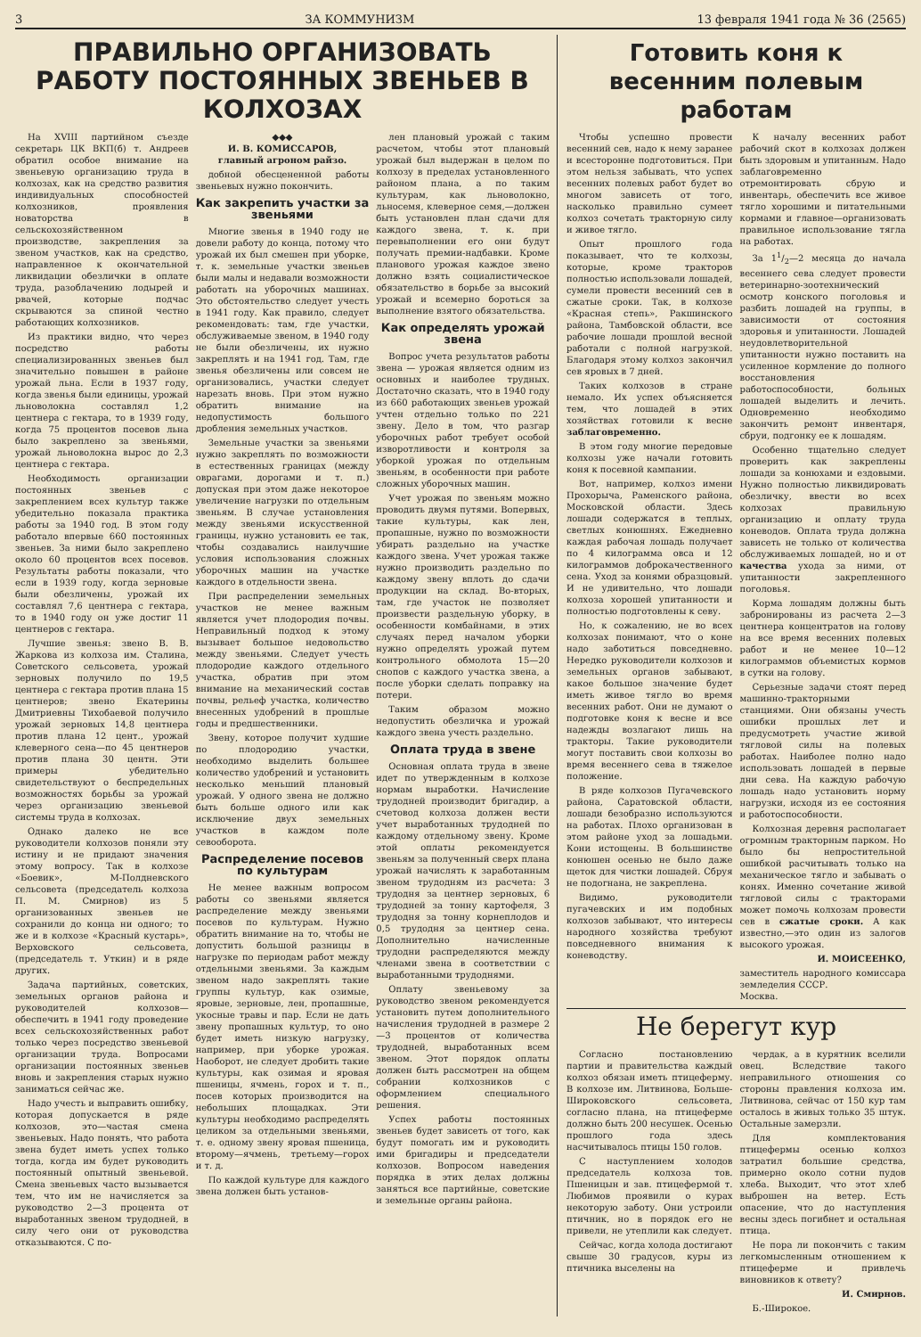3 ЗА КОММУНИЗМ 13 февраля 1941 года № 36 (2565)
ПРАВИЛЬНО ОРГАНИЗОВАТЬ РАБОТУ ПОСТОЯННЫХ ЗВЕНЬЕВ В КОЛХОЗАХ
На XVIII партийном съезде секретарь ЦК ВКП(б) т. Андреев обратил особое внимание на звеньевую организацию труда в колхозах, как на средство развития индивидуальных способностей колхозников, проявления новаторства в сельскохозяйственном производстве, закрепления за звеном участков, как на средство, направленное к окончательной ликвидации обезлички в оплате труда, разоблачению лодырей и рвачей, которые подчас скрываются за спиной честно работающих колхозников.
Из практики видно, что через посредство работы специализированных звеньев был значительно повышен в районе урожай льна. Если в 1937 году, когда звенья были единицы, урожай льноволокна составлял 1,2 центнера с гектара, то в 1939 году, когда 75 процентов посевов льна было закреплено за звеньями, урожай льноволокна вырос до 2,3 центнера с гектара.
Необходимость организации постоянных звеньев с закреплением всех культур также убедительно показала практика работы за 1940 год. В этом году работало впервые 660 постоянных звеньев. За ними было закреплено около 60 процентов всех посевов. Результаты работы показали, что если в 1939 году, когда зерновые были обезличены, урожай их составлял 7,6 центнера с гектара, то в 1940 году он уже достиг 11 центнеров с гектара.
Лучшие звенья: звено В. В. Жаркова из колхоза им. Сталина, Советского сельсовета, урожай зерновых получило по 19,5 центнера с гектара против плана 15 центнеров; звено Екатерины Дмитриевны Тихобаевой получило урожай зерновых 14,8 центнера против плана 12 цент., урожай клеверного сена—по 45 центнеров против плана 30 центн. Эти примеры убедительно свидетельствуют о беспредельных возможностях борьбы за урожай через организацию звеньевой системы труда в колхозах.
Однако далеко не все руководители колхозов поняли эту истину и не придают значения этому вопросу. Так в колхозе «Боевик», М-Полдневского сельсовета (председатель колхоза П. М. Смирнов) из 5 организованных звеньев не сохранили до конца ни одного; то же и в колхозе «Красный кустарь», Верховского сельсовета, (председатель т. Уткин) и в ряде других.
Задача партийных, советских, земельных органов района и руководителей колхозов—обеспечить в 1941 году проведение всех сельскохозяйственных работ только через посредство звеньевой организации труда. Вопросами организации постоянных звеньев вновь и закрепления старых нужно заниматься сейчас же.
Надо учесть и выправить ошибку, которая допускается в ряде колхозов, это—частая смена звеньевых. Надо понять, что работа звена будет иметь успех только тогда, когда им будет руководить постоянный опытный звеньевой. Смена звеньевых часто вызывается тем, что им не начисляется за руководство 2—3 процента от выработанных звеном трудодней, в силу чего они от руководства отказываются. С по-
◆◆◆
И. В. КОМИССАРОВ,
главный агроном райзо.
добной обесцененной работы звеньевых нужно покончить.
Как закрепить участки за звеньями
Многие звенья в 1940 году не довели работу до конца, потому что урожай их был смешен при уборке, т. к. земельные участки звеньев были малы и недавали возможности работать на уборочных машинах. Это обстоятельство следует учесть в 1941 году. Как правило, следует рекомендовать: там, где участки, обслуживаемые звеном, в 1940 году не были обезличены, их нужно закреплять и на 1941 год. Там, где звенья обезличены или совсем не организовались, участки следует нарезать вновь. При этом нужно обратить внимание на недопустимость большого дробления земельных участков.
Земельные участки за звеньями нужно закреплять по возможности в естественных границах (между оврагами, дорогами и т. п.) допуская при этом даже некоторое увеличение нагрузки по отдельным звеньям. В случае установления между звеньями искусственной границы, нужно установить ее так, чтобы создавались наилучшие условия использования сложных уборочных машин на участке каждого в отдельности звена.
При распределении земельных участков не менее важным является учет плодородия почвы. Неправильный подход к этому вызывает большое недовольство между звеньями. Следует учесть плодородие каждого отдельного участка, обратив при этом внимание на механический состав почвы, рельеф участка, количество внесенных удобрений в прошлые годы и предшественники.
Звену, которое получит худшие по плодородию участки, необходимо выделить большее количество удобрений и установить несколько меньший плановый урожай. У одного звена не должно быть больше одного или как исключение двух земельных участков в каждом поле севооборота.
Распределение посевов по культурам
Не менее важным вопросом работы со звеньями является распределение между звеньями посевов по культурам. Нужно обратить внимание на то, чтобы не допустить большой разницы в нагрузке по периодам работ между отдельными звеньями. За каждым звеном надо закреплять такие группы культур, как озимые, яровые, зерновые, лен, пропашные, укосные травы и пар. Если не дать звену пропашных культур, то оно будет иметь низкую нагрузку, например, при уборке урожая. Наоборот, не следует дробить такие культуры, как озимая и яровая пшеницы, ячмень, горох и т. п., посев которых производится на небольших площадках. Эти культуры необходимо распределять целиком за отдельными звеньями, т. е. одному звену яровая пшеница, второму—ячмень, третьему—горох и т. д.
По каждой культуре для каждого звена должен быть установ-
лен плановый урожай с таким расчетом, чтобы этот плановый урожай был выдержан в целом по колхозу в пределах установленного районом плана, а по таким культурам, как льноволокно, льносемя, клеверное семя,—должен быть установлен план сдачи для каждого звена, т. к. при перевыполнении его они будут получать премии-надбавки. Кроме планового урожая каждое звено должно взять социалистическое обязательство в борьбе за высокий урожай и всемерно бороться за выполнение взятого обязательства.
Как определять урожай звена
Вопрос учета результатов работы звена — урожая является одним из основных и наиболее трудных. Достаточно сказать, что в 1940 году из 660 работающих звеньев урожай учтен отдельно только по 221 звену. Дело в том, что разгар уборочных работ требует особой изворотливости и контроля за уборкой урожая по отдельным звеньям, в особенности при работе сложных уборочных машин.
Учет урожая по звеньям можно проводить двумя путями. Вопервых, такие культуры, как лен, пропашные, нужно по возможности убирать раздельно на участке каждого звена. Учет урожая также нужно производить раздельно по каждому звену вплоть до сдачи продукции на склад. Во-вторых, там, где участок не позволяет произвести раздельную уборку, в особенности комбайнами, в этих случаях перед началом уборки нужно определять урожай путем контрольного обмолота 15—20 снопов с каждого участка звена, а после уборки сделать поправку на потери.
Таким образом можно недопустить обезличка и урожай каждого звена учесть раздельно.
Оплата труда в звене
Основная оплата труда в звене идет по утвержденным в колхозе нормам выработки. Начисление трудодней производит бригадир, а счетовод колхоза должен вести учет выработанных трудодней по каждому отдельному звену. Кроме этой оплаты рекомендуется звеньям за полученный сверх плана урожай начислять к заработанным звеном трудодням из расчета: 3 трудодня за центнер зерновых, 6 трудодней за тонну картофеля, 3 трудодня за тонну корнеплодов и 0,5 трудодня за центнер сена. Дополнительно начисленные трудодни распределяются между членами звена в соответствии с выработанными трудоднями.
Оплату звеньевому за руководство звеном рекомендуется установить путем дополнительного начисления трудодней в размере 2—3 процентов от количества трудодней, выработанных всем звеном. Этот порядок оплаты должен быть рассмотрен на общем собрании колхозников с оформлением специального решения.
Успех работы постоянных звеньев будет зависеть от того, как будут помогать им и руководить ими бригадиры и председатели колхозов. Вопросом наведения порядка в этих делах должны заняться все партийные, советские и земельные органы района.
Готовить коня к весенним полевым работам
Чтобы успешно провести весенний сев, надо к нему заранее и всесторонне подготовиться. При этом нельзя забывать, что успех весенних полевых работ будет во многом зависеть от того, насколько правильно сумеет колхоз сочетать тракторную силу и живое тягло.
Опыт прошлого года показывает, что те колхозы, которые, кроме тракторов полностью использовали лошадей, сумели провести весенний сев в сжатые сроки. Так, в колхозе «Красная степь», Ракшинского района, Тамбовской области, все рабочие лошади прошлой весной работали с полной нагрузкой. Благодаря этому колхоз закончил сев яровых в 7 дней.
Таких колхозов в стране немало. Их успех объясняется тем, что лошадей в этих хозяйствах готовили к весне заблаговременно.
В этом году многие передовые колхозы уже начали готовить коня к посевной кампании.
Вот, например, колхоз имени Прохорыча, Раменского района, Московской области. Здесь лошади содержатся в теплых, светлых конюшнях. Ежедневно каждая рабочая лошадь получает по 4 килограмма овса и 12 килограммов доброкачественного сена. Уход за конями образцовый. И не удивительно, что лошади колхоза хорошей упитанности и полностью подготовлены к севу.
Но, к сожалению, не во всех колхозах понимают, что о коне надо заботиться повседневно. Нередко руководители колхозов и земельных органов забывают, какое большое значение будет иметь живое тягло во время весенних работ. Они не думают о подготовке коня к весне и все надежды возлагают лишь на тракторы. Такие руководители могут поставить свои колхозы во время весеннего сева в тяжелое положение.
В ряде колхозов Пугачевского района, Саратовской области, лошади безобразно используются на работах. Плохо организован в этом районе уход за лошадьми. Кони истощены. В большинстве конюшен осенью не было даже щеток для чистки лошадей. Сбруя не подогнана, не закреплена.
Видимо, руководители пугачевских и им подобных колхозов забывают, что интересы народного хозяйства требуют повседневного внимания к коневодству.
К началу весенних работ рабочий скот в колхозах должен быть здоровым и упитанным. Надо заблаговременно отремонтировать сбрую и инвентарь, обеспечить все живое тягло хорошими и питательными кормами и главное—организовать правильное использование тягла на работах.
За 11/2—2 месяца до начала весеннего сева следует провести ветеринарно-зоотехнический осмотр конского поголовья и разбить лошадей на группы, в зависимости от состояния здоровья и упитанности. Лошадей неудовлетворительной упитанности нужно поставить на усиленное кормление до полного восстановления работоспособности, больных лошадей выделить и лечить. Одновременно необходимо закончить ремонт инвентаря, сбруи, подгонку ее к лошадям.
Особенно тщательно следует проверить как закреплены лошади за конюхами и ездовыми. Нужно полностью ликвидировать обезличку, ввести во всех колхозах правильную организацию и оплату труда коневодов. Оплата труда должна зависеть не только от количества обслуживаемых лошадей, но и от качества ухода за ними, от упитанности закрепленного поголовья.
Корма лошадям должны быть забронированы из расчета 2—3 центнера концентратов на голову на все время весенних полевых работ и не менее 10—12 килограммов объемистых кормов в сутки на голову.
Серьезные задачи стоят перед машинно-тракторными станциями. Они обязаны учесть ошибки прошлых лет и предусмотреть участие живой тягловой силы на полевых работах. Наиболее полно надо использовать лошадей в первые дни сева. На каждую рабочую лошадь надо установить норму нагрузки, исходя из ее состояния и работоспособности.
Колхозная деревня располагает огромным тракторным парком. Но было бы непростительной ошибкой расчитывать только на механическое тягло и забывать о конях. Именно сочетание живой тягловой силы с тракторами может помочь колхозам провести сев в сжатые сроки. А как известно,—это один из залогов высокого урожая.
И. МОИСЕЕНКО,
заместитель народного комиссара земледелия СССР.
Москва.
Не берегут кур
Согласно постановлению партии и правительства каждый колхоз обязан иметь птицеферму. В колхозе им. Литвинова, Больше-Широковского сельсовета, согласно плана, на птицеферме должно быть 200 несушек. Осенью прошлого года здесь насчитывалось птицы 150 голов.
С наступлением холодов председатель колхоза тов. Пшеницын и зав. птицефермой т. Любимов проявили о курах некоторую заботу. Они устроили птичник, но в порядок его не привели, не утеплили как следует.
Сейчас, когда холода достигают свыше 30 градусов, куры из птичника выселены на
чердак, а в курятник вселили овец. Вследствие такого неправильного отношения со стороны правления колхоза им. Литвинова, сейчас от 150 кур там осталось в живых только 35 штук. Остальные замерзли.
Для комплектования птицефермы осенью колхоз затратил большие средства, примерно около сотни пудов хлеба. Выходит, что этот хлеб выброшен на ветер. Есть опасение, что до наступления весны здесь погибнет и остальная птица.
Не пора ли покончить с таким легкомысленным отношением к птицеферме и привлечь виновников к ответу?
И. Смирнов.
Б.-Широкое.